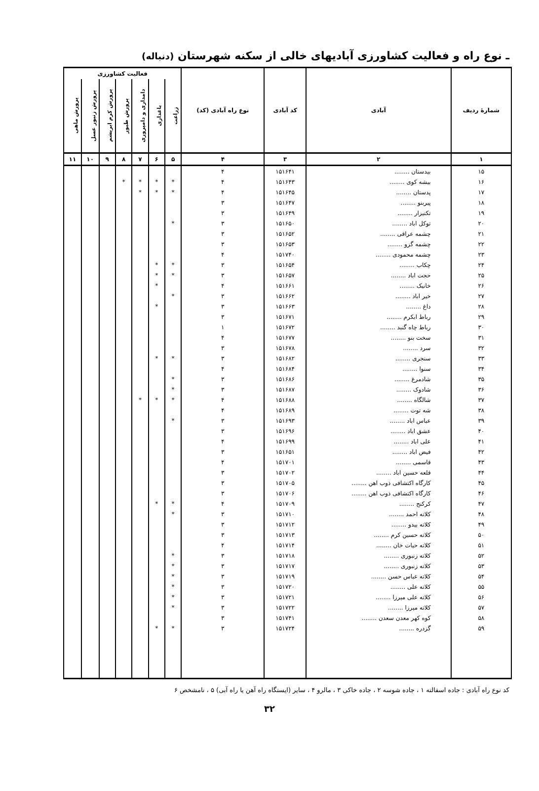ـ نوع راه و فعالیت کشاورزی آبادیهای خالی از سکنه شهرستان (دنباله)
| شمارهٔ ردیف | آبادی | کد آبادی | نوع راه آبادی (کد) | فعالیت کشاورزی | | | | | | |
| --- | --- | --- | --- | --- | --- | --- | --- | --- | --- | --- |
| | | | | زراعت | باغداری | دامداری و دامپروری | پرورش طیور | پرورش کرم ابریشم | پرورش زنبور عسل | پرورش ماهی |
| ۱ | ۲ | ۳ | ۴ | ۵ | ۶ | ۷ | ۸ | ۹ | ۱۰ | ۱۱ |
| ۱۵ | بیدستان ........ | ۱۵۱۶۴۱ | ۴ | | | | | | | |
| ۱۶ | بیشه کوی ........ | ۱۵۱۶۴۳ | ۴ | * | * | * | * | | | |
| ۱۷ | پدستان ........ | ۱۵۱۶۴۵ | ۴ | * | * | * | | | | |
| ۱۸ | پیربنو ........ | ۱۵۱۶۴۷ | ۳ | | | | | | | |
| ۱۹ | تکنیزار ........ | ۱۵۱۶۴۹ | ۳ | | | | | | | |
| ۲۰ | توکل اباد ........ | ۱۵۱۶۵۰ | ۳ | * | | | | | | |
| ۲۱ | چشمه عراقی ........ | ۱۵۱۶۵۲ | ۳ | | | | | | | |
| ۲۲ | چشمه گزو ........ | ۱۵۱۶۵۳ | ۳ | | | | | | | |
| ۲۳ | چشمه محمودی ........ | ۱۵۱۷۴۰ | ۴ | | | | | | | |
| ۲۴ | چکاب ........ | ۱۵۱۶۵۴ | ۳ | * | * | | | | | |
| ۲۵ | حجت اباد ........ | ۱۵۱۶۵۷ | ۳ | * | * | | | | | |
| ۲۶ | خانیک ........ | ۱۵۱۶۶۱ | ۴ | | * | | | | | |
| ۲۷ | خیر اباد ........ | ۱۵۱۶۶۲ | ۳ | * | | | | | | |
| ۲۸ | داغ ........ | ۱۵۱۶۶۳ | ۳ | | * | | | | | |
| ۲۹ | رباط ابکرم ........ | ۱۵۱۶۷۱ | ۳ | | | | | | | |
| ۳۰ | رباط چاه گنبد ........ | ۱۵۱۶۷۲ | ۱ | | | | | | | |
| ۳۱ | سخت بنو ........ | ۱۵۱۶۷۷ | ۴ | | | | | | | |
| ۳۲ | سرد ........ | ۱۵۱۶۷۸ | ۳ | | | | | | | |
| ۳۳ | سنجری ........ | ۱۵۱۶۸۲ | ۳ | * | * | | | | | |
| ۳۴ | سنوا ........ | ۱۵۱۶۸۴ | ۴ | | | | | | | |
| ۳۵ | شادمرغ ........ | ۱۵۱۶۸۶ | ۳ | * | | | | | | |
| ۳۶ | شادوک ........ | ۱۵۱۶۸۷ | ۳ | * | | | | | | |
| ۳۷ | شالگاه ........ | ۱۵۱۶۸۸ | ۴ | * | * | * | | | | |
| ۳۸ | شه توت ........ | ۱۵۱۶۸۹ | ۴ | | | | | | | |
| ۳۹ | عباس اباد ........ | ۱۵۱۶۹۳ | ۳ | * | | | | | | |
| ۴۰ | عشق اباد ........ | ۱۵۱۶۹۶ | ۳ | | | | | | | |
| ۴۱ | علی اباد ........ | ۱۵۱۶۹۹ | ۴ | | | | | | | |
| ۴۲ | فیض اباد ........ | ۱۵۱۶۵۱ | ۳ | | | | | | | |
| ۴۳ | قاسمی ........ | ۱۵۱۷۰۱ | ۴ | | | | | | | |
| ۴۴ | قلعه حسین اباد ........ | ۱۵۱۷۰۲ | ۳ | | | | | | | |
| ۴۵ | کارگاه اکتشافی ذوب اهن ........ | ۱۵۱۷۰۵ | ۳ | | | | | | | |
| ۴۶ | کارگاه اکتشافی ذوب اهن ........ | ۱۵۱۷۰۶ | ۳ | | | | | | | |
| ۴۷ | کرکنج ........ | ۱۵۱۷۰۹ | ۴ | * | * | | | | | |
| ۴۸ | کلاته احمد ........ | ۱۵۱۷۱۰ | ۳ | * | | | | | | |
| ۴۹ | کلاته بیدو ........ | ۱۵۱۷۱۲ | ۳ | | | | | | | |
| ۵۰ | کلاته حسین کرم ........ | ۱۵۱۷۱۳ | ۳ | | | | | | | |
| ۵۱ | کلاته حیات خان ........ | ۱۵۱۷۱۴ | ۴ | | | | | | | |
| ۵۲ | کلاته زنبوری ........ | ۱۵۱۷۱۸ | ۳ | * | | | | | | |
| ۵۳ | کلاته زنبوری ........ | ۱۵۱۷۱۷ | ۳ | * | | | | | | |
| ۵۴ | کلاته عباس حسن ........ | ۱۵۱۷۱۹ | ۳ | * | | | | | | |
| ۵۵ | کلاته علی ........ | ۱۵۱۷۲۰ | ۳ | * | | | | | | |
| ۵۶ | کلاته علی میرزا ........ | ۱۵۱۷۲۱ | ۳ | * | | | | | | |
| ۵۷ | کلاته میرزا ........ | ۱۵۱۷۲۲ | ۳ | * | | | | | | |
| ۵۸ | کوه کهر معدن سعدن ........ | ۱۵۱۷۴۱ | ۳ | | | | | | | |
| ۵۹ | گزدره ........ | ۱۵۱۷۲۴ | ۳ | * | * | | | | | |
کد نوع راه آبادی : جاده اسفالته ۱ ، جاده شوسه ۲ ، جاده خاکی ۳ ، مالرو ۴ ، سایر (ایستگاه راه آهن یا راه آبی) ۵ ، نامشخص ۶
۳۲